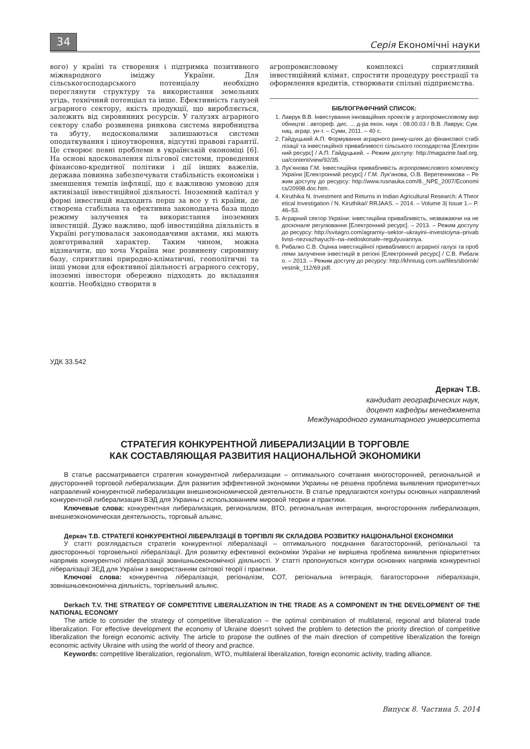34
Серія Економічні науки
вого) у країні та створення і підтримка позитивного міжнародного іміджу України. Для сільськогосподарського потенціалу необхідно переглянути структуру та використання земельних угідь, технічний потенціал та інше. Ефективність галузей аграрного сектору, якість продукції, що виробляється, залежить від сировинних ресурсів. У галузях аграрного сектору слабо розвинена ринкова система виробництва та збуту, недосконалими залишаються системи оподаткування і ціноутворення, відсутні правові гарантії. Це створює певні проблеми в українській економіці [6]. На основі вдосконалення пільгової системи, проведення фінансово-кредитної політики і дії інших важелів, держава повинна забезпечувати стабільність економіки і зменшення темпів інфляції, що є важливою умовою для активізації інвестиційної діяльності. Іноземний капітал у формі інвестицій надходить перш за все у ті країни, де створена стабільна та ефективна законодавча база щодо режиму залучення та використання іноземних інвестицій. Дуже важливо, щоб інвестиційна діяльність в Україні регулювалася законодавчими актами, які мають довготривалий характер. Таким чином, можна відзначити, що хоча Україна має розвинену сировинну базу, сприятливі природно-кліматичні, геополітичні та інші умови для ефективної діяльності аграрного сектору, іноземні інвестори обережно підходять до вкладання коштів. Необхідно створити в
агропромисловому комплексі сприятливий інвестиційний клімат, спростити процедуру реєстрації та оформлення кредитів, створювати спільні підприємства.
БІБЛІОГРАФІЧНИЙ СПИСОК:
1. Лаврук В.В. Інвестування інноваційних проектів у агропромисловому виробництві : автореф. дис. ... д-ра екон. наук : 08.00.03 / В.В. Лаврук; Сум. нац. аграр. ун-т. – Суми, 2011. – 40 с.
2. Гайдуцький А.П. Формування аграрного ринку-шлях до фінансової стабілізації та інвестиційної привабливості сільського господарства [Електронний ресурс] / А.П. Гайдуцький. – Режим доступу: http://magazine.faaf.org.ua/content/view/92/35.
3. Лук’янова Г.М. Інвестиційна привабливість агропромислового комплексу України [Електронний ресурс] / Г.М. Лук’янова, О.В. Веретенникова – Режим доступу до ресурсу: http://www.rusnauka.com/8._NPE_2007/Economics/20998.doc.htm.
4. Kiruthika N. Investment and Returns in Indian Agricultural Research: A Theoretical Investigation / N. Kiruthika// RRJAAS. – 2014. – Volume 3| Issue 1.– P. 46–53.
5. Аграрний сектор України: інвестиційна привабливість, незважаючи на недосконале регулювання [Електронний ресурс]. – 2013. – Режим доступу до ресурсу: http://svitagro.com/agrarniy–sektor–ukrayini–investiciyna–privablivist–nezvazhayuchi–na–nedoskonale–regulyuvannya.
6. Рибалко С.В. Оцінка інвестиційної привабливості аграрної галузі та проблеми залучення інвестицій в регіоні [Електронний ресурс] / С.В. Рибалко. – 2013. – Режим доступу до ресурсу: http://khntusg.com.ua/files/sbornik/vestnik_112/69.pdf.
УДК 33.542
Деркач Т.В.
кандидат географических наук,
доцент кафедры менеджмента
Международного гуманитарного университета
СТРАТЕГИЯ КОНКУРЕНТНОЙ ЛИБЕРАЛИЗАЦИИ В ТОРГОВЛЕ
КАК СОСТАВЛЯЮЩАЯ РАЗВИТИЯ НАЦИОНАЛЬНОЙ ЭКОНОМИКИ
В статье рассматривается стратегия конкурентной либерализации – оптимального сочетания многосторонней, региональной и двусторонней торговой либерализации. Для развития эффективной экономики Украины не решена проблема выявления приоритетных направлений конкурентной либерализации внешнеэкономической деятельности. В статье предлагаются контуры основных направлений конкурентной либерализации ВЭД для Украины с использованием мировой теории и практики.
Ключевые слова: конкурентная либерализация, регионализм, ВТО, региональная интеграция, многосторонняя либерализация, внешнеэкономическая деятельность, торговый альянс.
Деркач Т.В. СТРАТЕГІЇ КОНКУРЕНТНОЇ ЛІБЕРАЛІЗАЦІЇ В ТОРГІВЛІ ЯК СКЛАДОВА РОЗВИТКУ НАЦІОНАЛЬНОЇ ЕКОНОМІКИ
У статті розглядається стратегія конкурентної лібералізації – оптимального поєднання багатосторонній, регіональної та двосторонньої торговельної лібералізації. Для розвитку ефективної економіки України не вирішена проблема виявлення пріоритетних напрямів конкурентної лібералізації зовнішньоекономічної діяльності. У статті пропонуються контури основних напрямів конкурентної лібералізації ЗЕД для України з використанням світової теорії і практики.
Ключові слова: конкурентна лібералізація, регіоналізм, СОТ, регіональна інтеграція, багатостороння лібералізація, зовнішньоекономічна діяльність, торгівельний альянс.
Derkach T.V. THE STRATEGY OF COMPETITIVE LIBERALIZATION IN THE TRADE AS A COMPONENT IN THE DEVELOPMENT OF THE NATIONAL ECONOMY
The article to consider the strategy of competitive liberalization – the optimal combination of multilateral, regional and bilateral trade liberalization. For effective development the economy of Ukraine doesn't solved the problem to detection the priority direction of competitive liberalization the foreign economic activity. The article to propose the outlines of the main direction of competitive liberalization the foreign economic activity Ukraine with using the world of theory and practice.
Keywords: competitive liberalization, regionalism, WTO, multilateral liberalization, foreign economic activity, trading alliance.
Випуск 8. Частина 5. 2014